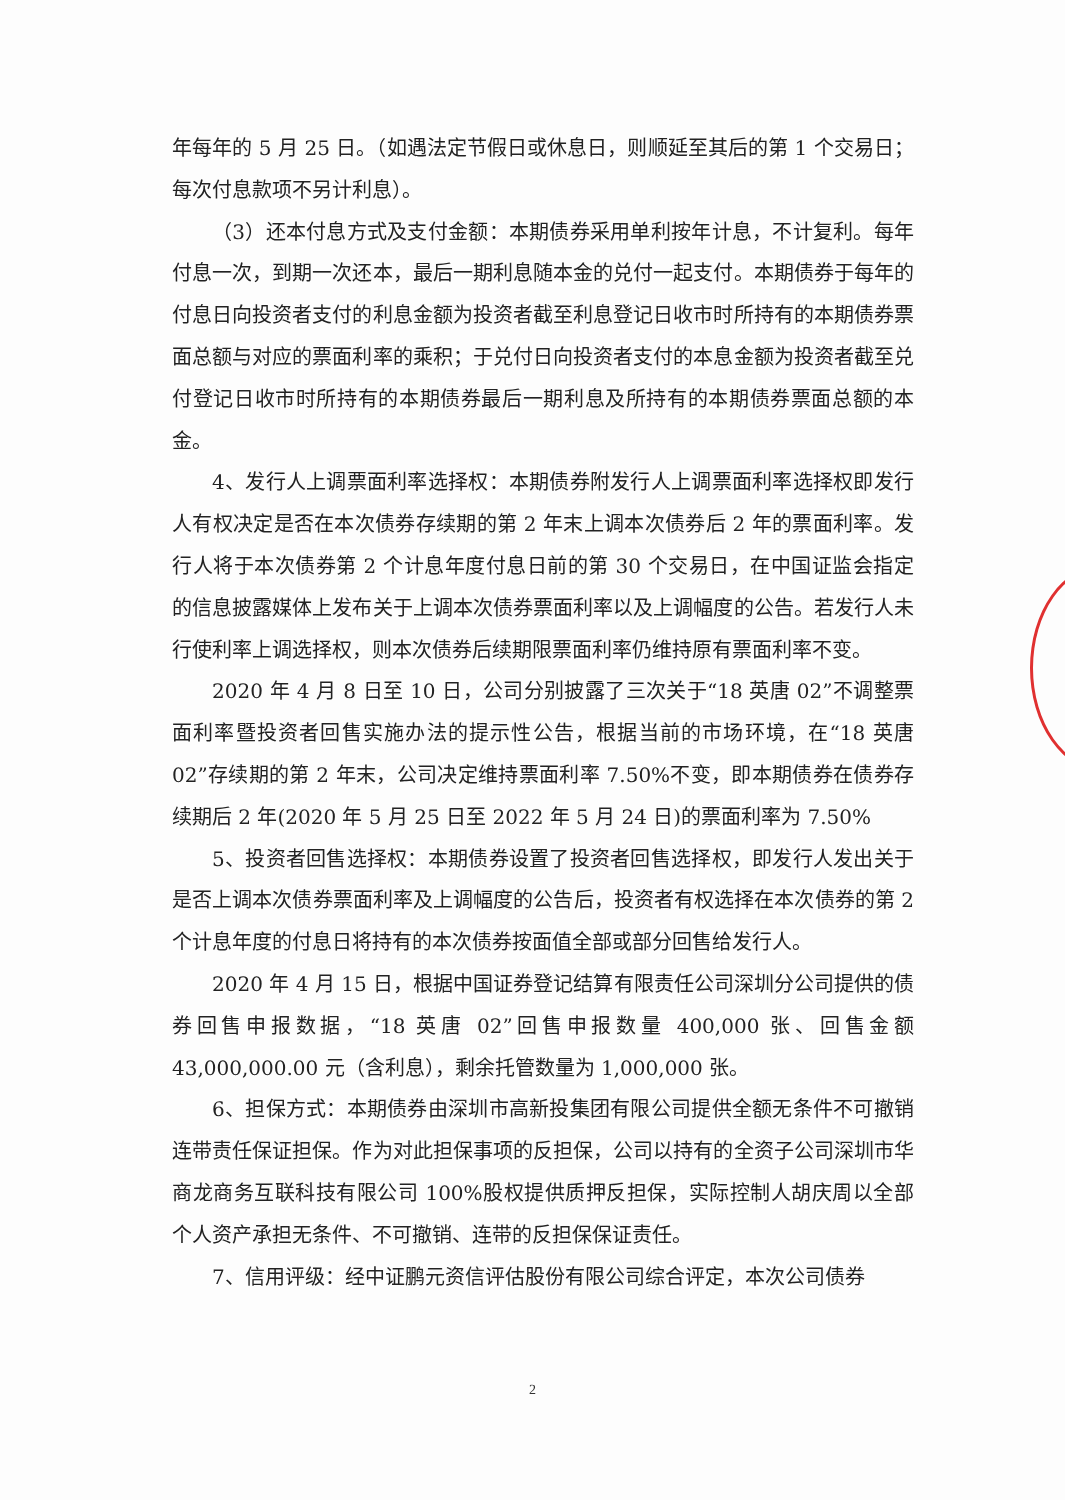年每年的 5 月 25 日。（如遇法定节假日或休息日，则顺延至其后的第 1 个交易日；每次付息款项不另计利息）。
（3）还本付息方式及支付金额：本期债券采用单利按年计息，不计复利。每年付息一次，到期一次还本，最后一期利息随本金的兑付一起支付。本期债券于每年的付息日向投资者支付的利息金额为投资者截至利息登记日收市时所持有的本期债券票面总额与对应的票面利率的乘积；于兑付日向投资者支付的本息金额为投资者截至兑付登记日收市时所持有的本期债券最后一期利息及所持有的本期债券票面总额的本金。
4、发行人上调票面利率选择权：本期债券附发行人上调票面利率选择权即发行人有权决定是否在本次债券存续期的第 2 年末上调本次债券后 2 年的票面利率。发行人将于本次债券第 2 个计息年度付息日前的第 30 个交易日，在中国证监会指定的信息披露媒体上发布关于上调本次债券票面利率以及上调幅度的公告。若发行人未行使利率上调选择权，则本次债券后续期限票面利率仍维持原有票面利率不变。
2020 年 4 月 8 日至 10 日，公司分别披露了三次关于“18 英唐 02”不调整票面利率暨投资者回售实施办法的提示性公告，根据当前的市场环境，在“18 英唐 02”存续期的第 2 年末，公司决定维持票面利率 7.50%不变，即本期债券在债券存续期后 2 年(2020 年 5 月 25 日至 2022 年 5 月 24 日)的票面利率为 7.50%
5、投资者回售选择权：本期债券设置了投资者回售选择权，即发行人发出关于是否上调本次债券票面利率及上调幅度的公告后，投资者有权选择在本次债券的第 2 个计息年度的付息日将持有的本次债券按面值全部或部分回售给发行人。
2020 年 4 月 15 日，根据中国证券登记结算有限责任公司深圳分公司提供的债券回售申报数据，“18 英唐 02”回售申报数量 400,000 张、回售金额 43,000,000.00 元（含利息），剩余托管数量为 1,000,000 张。
6、担保方式：本期债券由深圳市高新投集团有限公司提供全额无条件不可撤销连带责任保证担保。作为对此担保事项的反担保，公司以持有的全资子公司深圳市华商龙商务互联科技有限公司 100%股权提供质押反担保，实际控制人胡庆周以全部个人资产承担无条件、不可撤销、连带的反担保保证责任。
7、信用评级：经中证鹏元资信评估股份有限公司综合评定，本次公司债券
2